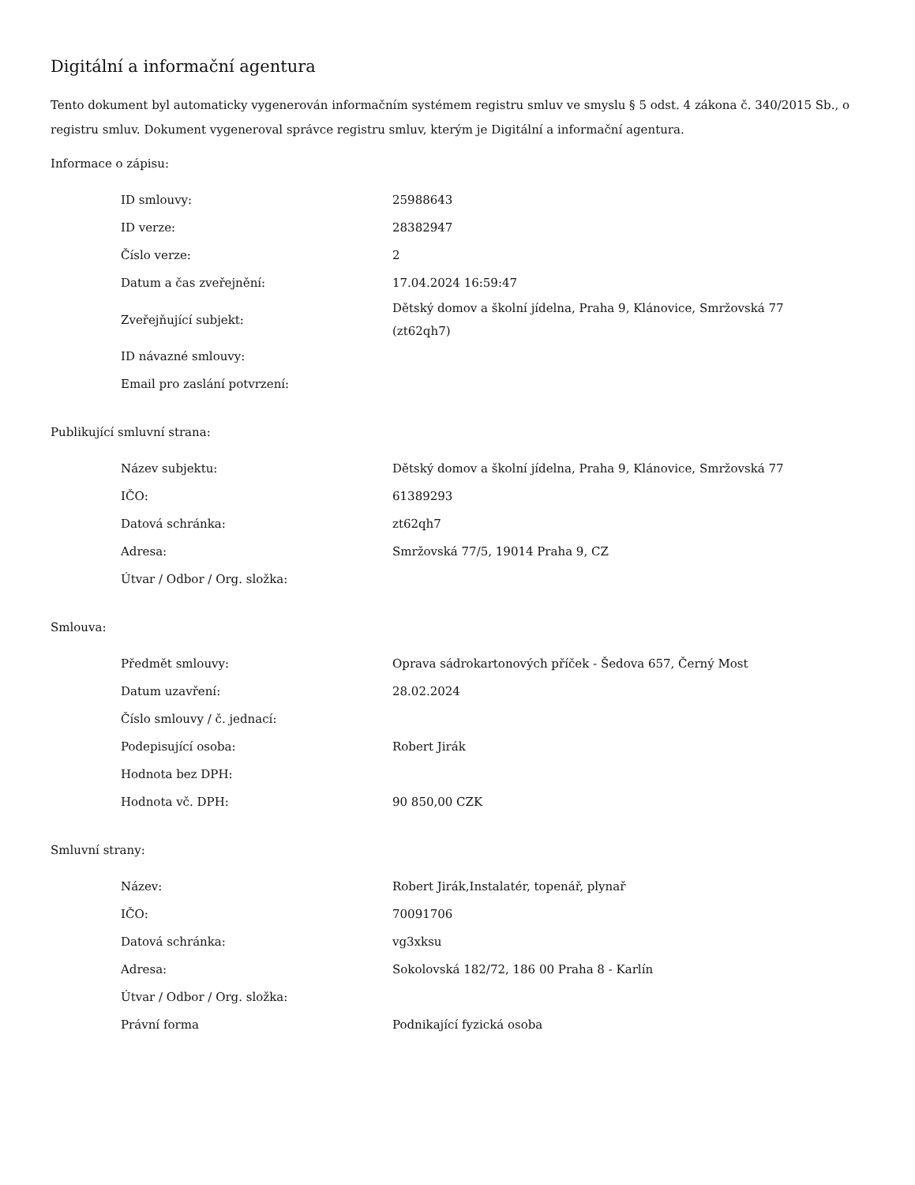Digitální a informační agentura
Tento dokument byl automaticky vygenerován informačním systémem registru smluv ve smyslu § 5 odst. 4 zákona č. 340/2015 Sb., o registru smluv. Dokument vygeneroval správce registru smluv, kterým je Digitální a informační agentura.
Informace o zápisu:
| ID smlouvy: | 25988643 |
| ID verze: | 28382947 |
| Číslo verze: | 2 |
| Datum a čas zveřejnění: | 17.04.2024 16:59:47 |
| Zveřejňující subjekt: | Dětský domov a školní jídelna, Praha 9, Klánovice, Smržovská 77 (zt62qh7) |
| ID návazné smlouvy: | |
| Email pro zaslání potvrzení: | |
Publikující smluvní strana:
| Název subjektu: | Dětský domov a školní jídelna, Praha 9, Klánovice, Smržovská 77 |
| IČO: | 61389293 |
| Datová schránka: | zt62qh7 |
| Adresa: | Smržovská 77/5, 19014 Praha 9, CZ |
| Útvar / Odbor / Org. složka: | |
Smlouva:
| Předmět smlouvy: | Oprava sádrokartonových příček - Šedova 657, Černý Most |
| Datum uzavření: | 28.02.2024 |
| Číslo smlouvy / č. jednací: | |
| Podepisující osoba: | Robert Jirák |
| Hodnota bez DPH: | |
| Hodnota vč. DPH: | 90 850,00 CZK |
Smluvní strany:
| Název: | Robert Jirák,Instalatér, topenář, plynař |
| IČO: | 70091706 |
| Datová schránka: | vg3xksu |
| Adresa: | Sokolovská 182/72, 186 00 Praha 8 - Karlín |
| Útvar / Odbor / Org. složka: | |
| Právní forma | Podnikající fyzická osoba |